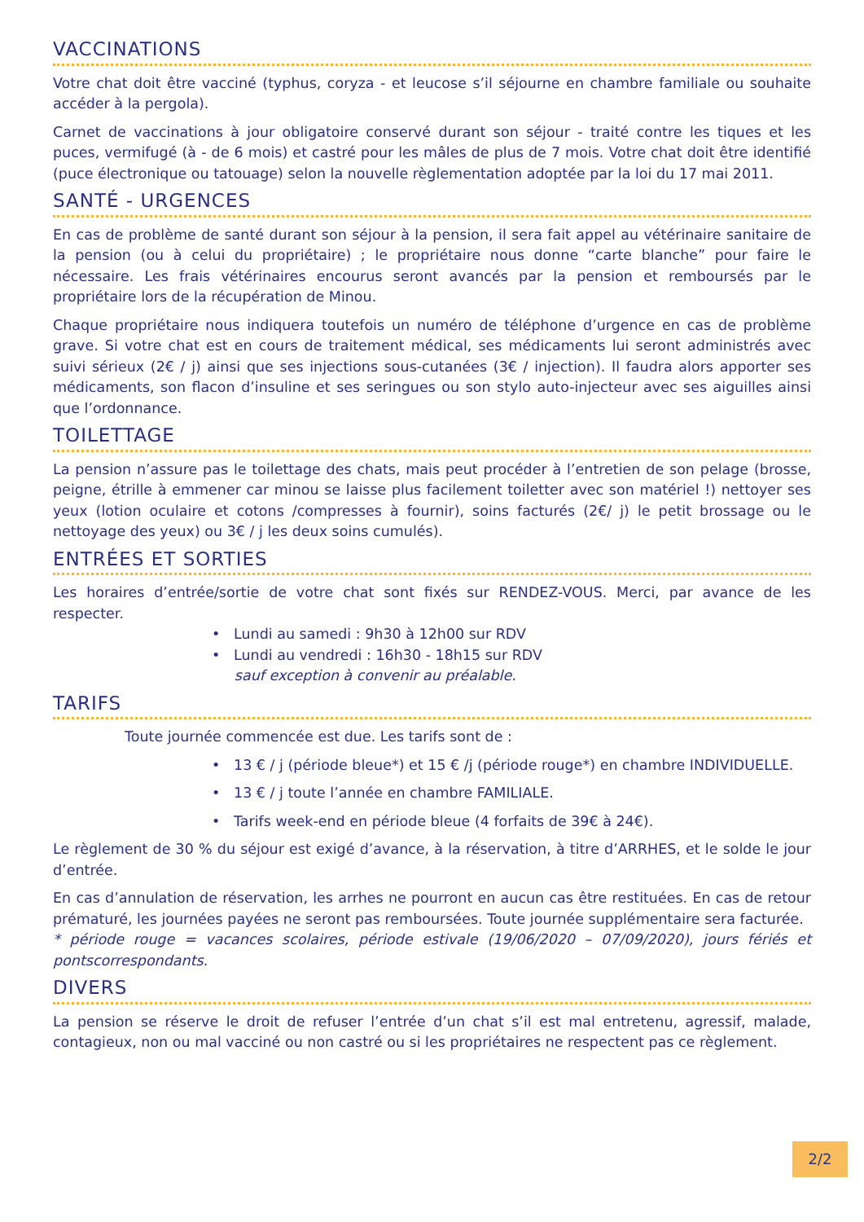VACCINATIONS
Votre chat doit être vacciné (typhus, coryza - et leucose s’il séjourne en chambre familiale ou souhaite accéder à la pergola).
Carnet de vaccinations à jour obligatoire conservé durant son séjour - traité contre les tiques et les puces, vermifugé (à - de 6 mois) et castré pour les mâles de plus de 7 mois. Votre chat doit être identifié (puce électronique ou tatouage) selon la nouvelle règlementation adoptée par la loi du 17 mai 2011.
SANTÉ - URGENCES
En cas de problème de santé durant son séjour à la pension, il sera fait appel au vétérinaire sanitaire de la pension (ou à celui du propriétaire) ; le propriétaire nous donne “carte blanche” pour faire le nécessaire. Les frais vétérinaires encourus seront avancés par la pension et remboursés par le propriétaire lors de la récupération de Minou.
Chaque propriétaire nous indiquera toutefois un numéro de téléphone d’urgence en cas de problème grave. Si votre chat est en cours de traitement médical, ses médicaments lui seront administrés avec suivi sérieux (2€ / j) ainsi que ses injections sous-cutanées (3€ / injection). Il faudra alors apporter ses médicaments, son flacon d’insuline et ses seringues ou son stylo auto-injecteur avec ses aiguilles ainsi que l’ordonnance.
TOILETTAGE
La pension n’assure pas le toilettage des chats, mais peut procéder à l’entretien de son pelage (brosse, peigne, étrille à emmener car minou se laisse plus facilement toiletter avec son matériel !) nettoyer ses yeux (lotion oculaire et cotons /compresses à fournir), soins facturés (2€/ j) le petit brossage ou le nettoyage des yeux) ou 3€ / j les deux soins cumulés).
ENTRÉES ET SORTIES
Les horaires d’entrée/sortie de votre chat sont fixés sur RENDEZ-VOUS. Merci, par avance de les respecter.
• Lundi au samedi : 9h30 à 12h00 sur RDV
• Lundi au vendredi : 16h30 - 18h15 sur RDV
sauf exception à convenir au préalable.
TARIFS
Toute journée commencée est due. Les tarifs sont de :
• 13 € / j (période bleue*) et 15 € /j (période rouge*) en chambre INDIVIDUELLE.
• 13 € / j toute l’année en chambre FAMILIALE.
• Tarifs week-end en période bleue (4 forfaits de 39€ à 24€).
Le règlement de 30 % du séjour est exigé d’avance, à la réservation, à titre d’ARRHES, et le solde le jour d’entrée.
En cas d’annulation de réservation, les arrhes ne pourront en aucun cas être restituées. En cas de retour prématuré, les journées payées ne seront pas remboursées. Toute journée supplémentaire sera facturée.
* période rouge = vacances scolaires, période estivale (19/06/2020 – 07/09/2020), jours fériés et pontscorrespondants.
DIVERS
La pension se réserve le droit de refuser l’entrée d’un chat s’il est mal entretenu, agressif, malade, contagieux, non ou mal vacciné ou non castré ou si les propriétaires ne respectent pas ce règlement.
2/2